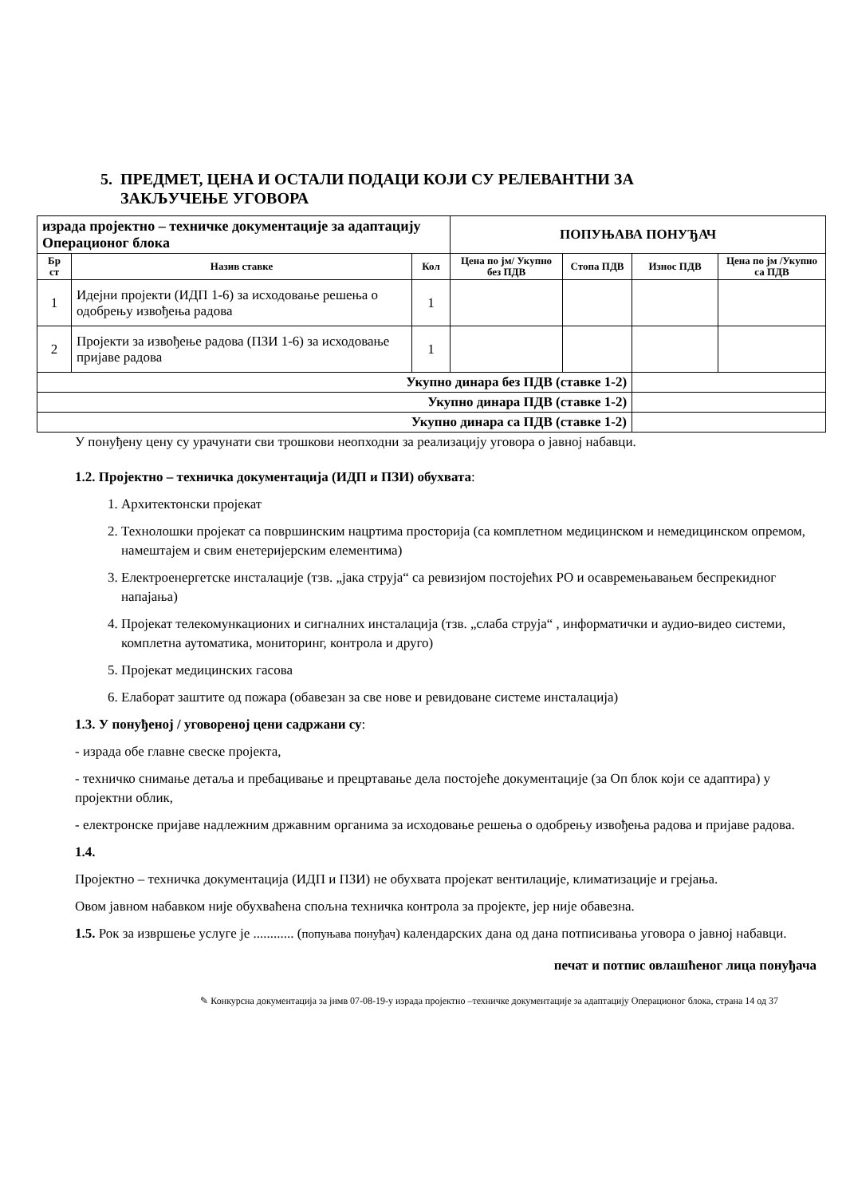5. ПРЕДМЕТ, ЦЕНА И ОСТАЛИ ПОДАЦИ КОЈИ СУ РЕЛЕВАНТНИ ЗА
ЗАКЉУЧЕЊЕ УГОВОРА
| израда пројектно – техничке документације за адаптацију Операционог блока | | | ПОПУЊАВА ПОНУЂАЧ | | | |
| Бр ст | Назив ставке | Кол | Цена по јм/ Укупно без ПДВ | Стопа ПДВ | Износ ПДВ | Цена по јм /Укупно са ПДВ |
| 1 | Идејни пројекти (ИДП 1-6) за исходовање решења о одобрењу извођења радова | 1 | | | | |
| 2 | Пројекти за извођење радова (ПЗИ 1-6) за исходовање пријаве радова | 1 | | | | |
| Укупно динара без ПДВ (ставке 1-2) | | | | | | |
| Укупно динара ПДВ (ставке 1-2) | | | | | | |
| Укупно динара са ПДВ (ставке 1-2) | | | | | | |
У понуђену цену су урачунати сви трошкови неопходни за реализацију уговора о јавној набавци.
1.2. Пројектно – техничка документација (ИДП и ПЗИ) обухвата:
1. Архитектонски пројекат
2. Технолошки пројекат са површинским нацртима просторија (са комплетном медицинском и немедицинском опремом, намештајем и свим енетеријерским елементима)
3. Електроенергетске инсталације (тзв. „јака струја“ са ревизијом постојећих РО и осавремењавањем беспрекидног напајања)
4. Пројекат телекомункационих и сигналних инсталација (тзв. „слаба струја“ , информатички и аудио-видео системи, комплетна аутоматика, мониторинг, контрола и друго)
5. Пројекат медицинских гасова
6. Елаборат заштите од пожара (обавезан за све нове и ревидоване системе инсталација)
1.3. У понуђеној / уговореној цени садржани су:
- израда обе главне свеске пројекта,
- техничко снимање детаља и пребацивање и прецртавање дела постојеће документације (за Оп блок који се адаптира) у пројектни облик,
- електронске пријаве надлежним државним органима за исходовање решења о одобрењу извођења радова и пријаве радова.
1.4.
Пројектно – техничка документација (ИДП и ПЗИ) не обухвата пројекат вентилације, климатизације и грејања.
Овом јавном набавком није обухваћена спољна техничка контрола за пројекте, јер није обавезна.
1.5. Рок за извршење услуге је ............ (попуњава понуђач) календарских дана од дана потписивања уговора о јавној набавци.
печат и потпис овлашћеног лица понуђача
✎ Конкурсна документација за јнмв 07-08-19-у израда пројектно –техничке документације за адаптацију Операционог блока, страна 14 од 37